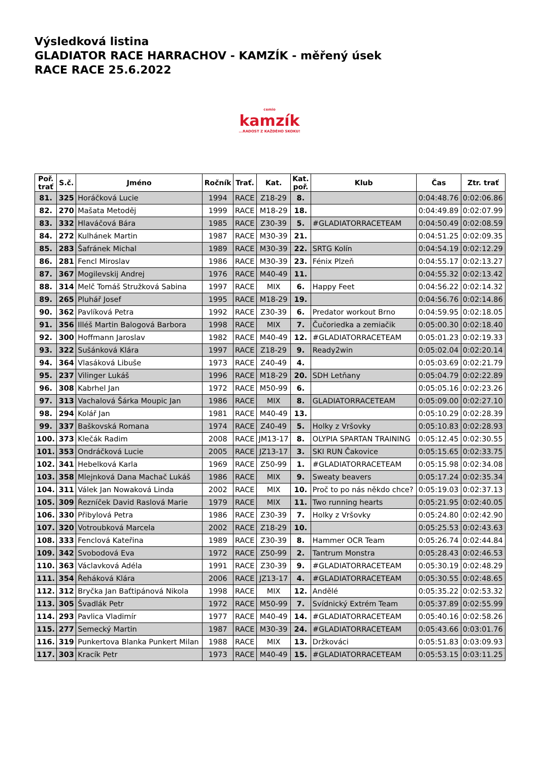Výsledková listina
GLADIATOR RACE HARRACHOV - KAMZÍK - měřený úsek
RACE RACE 25.6.2022
cemio
kamzík...RADOST Z KAŽDÉHO SKOKU!
| Poř. trať | S.č. | Jméno | Ročník | Trať. | Kat. | Kat. poř. | Klub | Čas | Ztr. trať |
| --- | --- | --- | --- | --- | --- | --- | --- | --- | --- |
| 81. | 325 | Horáčková Lucie | 1994 | RACE | Z18-29 | 8. | | 0:04:48.76 | 0:02:06.86 |
| 82. | 270 | Mašata Metoděj | 1999 | RACE | M18-29 | 18. | | 0:04:49.89 | 0:02:07.99 |
| 83. | 332 | Hlaváčová Bára | 1985 | RACE | Z30-39 | 5. | #GLADIATORRACETEAM | 0:04:50.49 | 0:02:08.59 |
| 84. | 272 | Kulhánek Martin | 1987 | RACE | M30-39 | 21. | | 0:04:51.25 | 0:02:09.35 |
| 85. | 283 | Šafránek Michal | 1989 | RACE | M30-39 | 22. | SRTG Kolín | 0:04:54.19 | 0:02:12.29 |
| 86. | 281 | Fencl Miroslav | 1986 | RACE | M30-39 | 23. | Fénix Plzeň | 0:04:55.17 | 0:02:13.27 |
| 87. | 367 | Mogilevskij Andrej | 1976 | RACE | M40-49 | 11. | | 0:04:55.32 | 0:02:13.42 |
| 88. | 314 | Melč Tomáš Stružková Sabina | 1997 | RACE | MIX | 6. | Happy Feet | 0:04:56.22 | 0:02:14.32 |
| 89. | 265 | Pluhář Josef | 1995 | RACE | M18-29 | 19. | | 0:04:56.76 | 0:02:14.86 |
| 90. | 362 | Pavlíková Petra | 1992 | RACE | Z30-39 | 6. | Predator workout Brno | 0:04:59.95 | 0:02:18.05 |
| 91. | 356 | Illéš Martin Balogová Barbora | 1998 | RACE | MIX | 7. | Čučoriedka a zemiačik | 0:05:00.30 | 0:02:18.40 |
| 92. | 300 | Hoffmann Jaroslav | 1982 | RACE | M40-49 | 12. | #GLADIATORRACETEAM | 0:05:01.23 | 0:02:19.33 |
| 93. | 322 | Sušánková Klára | 1997 | RACE | Z18-29 | 9. | Ready2win | 0:05:02.04 | 0:02:20.14 |
| 94. | 364 | Vlasáková Libuše | 1973 | RACE | Z40-49 | 4. | | 0:05:03.69 | 0:02:21.79 |
| 95. | 237 | Vilinger Lukáš | 1996 | RACE | M18-29 | 20. | SDH Letňany | 0:05:04.79 | 0:02:22.89 |
| 96. | 308 | Kabrhel Jan | 1972 | RACE | M50-99 | 6. | | 0:05:05.16 | 0:02:23.26 |
| 97. | 313 | Vachalová Šárka Moupic Jan | 1986 | RACE | MIX | 8. | GLADIATORRACETEAM | 0:05:09.00 | 0:02:27.10 |
| 98. | 294 | Kolář Jan | 1981 | RACE | M40-49 | 13. | | 0:05:10.29 | 0:02:28.39 |
| 99. | 337 | Baškovská Romana | 1974 | RACE | Z40-49 | 5. | Holky z Vršovky | 0:05:10.83 | 0:02:28.93 |
| 100. | 373 | Klečák Radim | 2008 | RACE | JM13-17 | 8. | OLYPIA SPARTAN TRAINING | 0:05:12.45 | 0:02:30.55 |
| 101. | 353 | Ondráčková Lucie | 2005 | RACE | JZ13-17 | 3. | SKI RUN Čakovice | 0:05:15.65 | 0:02:33.75 |
| 102. | 341 | Hebelková Karla | 1969 | RACE | Z50-99 | 1. | #GLADIATORRACETEAM | 0:05:15.98 | 0:02:34.08 |
| 103. | 358 | Mlejnková Dana Machač Lukáš | 1986 | RACE | MIX | 9. | Sweaty beavers | 0:05:17.24 | 0:02:35.34 |
| 104. | 311 | Válek Jan Nowaková Linda | 2002 | RACE | MIX | 10. | Proč to po nás někdo chce? | 0:05:19.03 | 0:02:37.13 |
| 105. | 309 | Řezníček David Raslová Marie | 1979 | RACE | MIX | 11. | Two running hearts | 0:05:21.95 | 0:02:40.05 |
| 106. | 330 | Přibylová Petra | 1986 | RACE | Z30-39 | 7. | Holky z Vršovky | 0:05:24.80 | 0:02:42.90 |
| 107. | 320 | Votroubková Marcela | 2002 | RACE | Z18-29 | 10. | | 0:05:25.53 | 0:02:43.63 |
| 108. | 333 | Fenclová Kateřina | 1989 | RACE | Z30-39 | 8. | Hammer OCR Team | 0:05:26.74 | 0:02:44.84 |
| 109. | 342 | Svobodová Eva | 1972 | RACE | Z50-99 | 2. | Tantrum Monstra | 0:05:28.43 | 0:02:46.53 |
| 110. | 363 | Václavková Adéla | 1991 | RACE | Z30-39 | 9. | #GLADIATORRACETEAM | 0:05:30.19 | 0:02:48.29 |
| 111. | 354 | Řeháková Klára | 2006 | RACE | JZ13-17 | 4. | #GLADIATORRACETEAM | 0:05:30.55 | 0:02:48.65 |
| 112. | 312 | Bryčka Jan Baťtipánová Nikola | 1998 | RACE | MIX | 12. | Andělé | 0:05:35.22 | 0:02:53.32 |
| 113. | 305 | Švadlák Petr | 1972 | RACE | M50-99 | 7. | Svídnický Extrém Team | 0:05:37.89 | 0:02:55.99 |
| 114. | 293 | Pavlica Vladimír | 1977 | RACE | M40-49 | 14. | #GLADIATORRACETEAM | 0:05:40.16 | 0:02:58.26 |
| 115. | 277 | Semecký Martin | 1987 | RACE | M30-39 | 24. | #GLADIATORRACETEAM | 0:05:43.66 | 0:03:01.76 |
| 116. | 319 | Punkertova Blanka Punkert Milan | 1988 | RACE | MIX | 13. | Držkováci | 0:05:51.83 | 0:03:09.93 |
| 117. | 303 | Kracík Petr | 1973 | RACE | M40-49 | 15. | #GLADIATORRACETEAM | 0:05:53.15 | 0:03:11.25 |